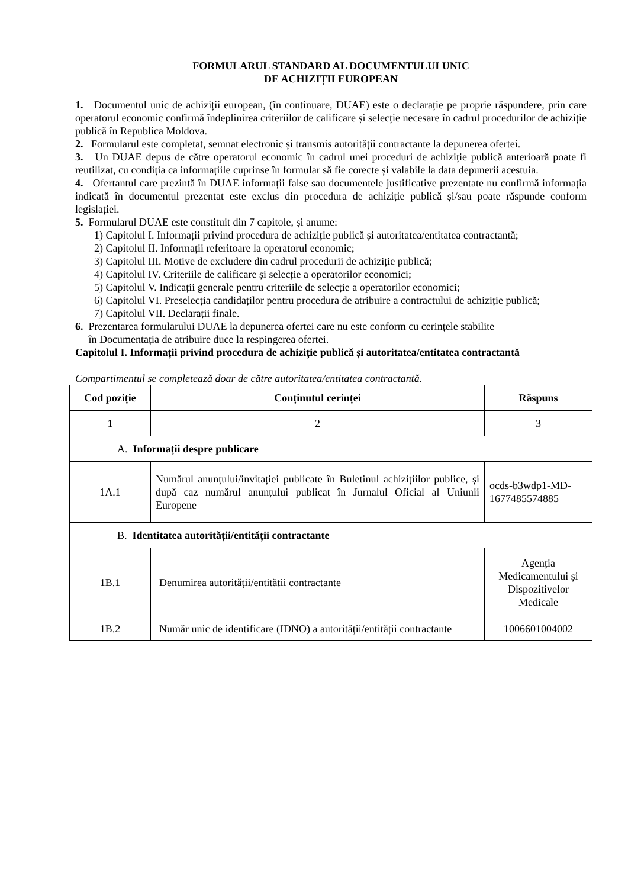FORMULARUL STANDARD AL DOCUMENTULUI UNIC
DE ACHIZIȚII EUROPEAN
1. Documentul unic de achiziții european, (în continuare, DUAE) este o declarație pe proprie răspundere, prin care operatorul economic confirmă îndeplinirea criteriilor de calificare și selecție necesare în cadrul procedurilor de achiziție publică în Republica Moldova.
2. Formularul este completat, semnat electronic și transmis autorității contractante la depunerea ofertei.
3. Un DUAE depus de către operatorul economic în cadrul unei proceduri de achiziție publică anterioară poate fi reutilizat, cu condiția ca informațiile cuprinse în formular să fie corecte și valabile la data depunerii acestuia.
4. Ofertantul care prezintă în DUAE informații false sau documentele justificative prezentate nu confirmă informația indicată în documentul prezentat este exclus din procedura de achiziție publică și/sau poate răspunde conform legislației.
5. Formularul DUAE este constituit din 7 capitole, și anume:
1) Capitolul I. Informații privind procedura de achiziție publică și autoritatea/entitatea contractantă;
2) Capitolul II. Informații referitoare la operatorul economic;
3) Capitolul III. Motive de excludere din cadrul procedurii de achiziție publică;
4) Capitolul IV. Criteriile de calificare și selecție a operatorilor economici;
5) Capitolul V. Indicații generale pentru criteriile de selecție a operatorilor economici;
6) Capitolul VI. Preselecția candidaților pentru procedura de atribuire a contractului de achiziție publică;
7) Capitolul VII. Declarații finale.
6. Prezentarea formularului DUAE la depunerea ofertei care nu este conform cu cerințele stabilite
în Documentația de atribuire duce la respingerea ofertei.
Capitolul I. Informații privind procedura de achiziție publică și autoritatea/entitatea contractantă
Compartimentul se completează doar de către autoritatea/entitatea contractantă.
| Cod poziție | Conținutul cerinței | Răspuns |
| --- | --- | --- |
| 1 | 2 | 3 |
| A. Informații despre publicare | | |
| 1A.1 | Numărul anunțului/invitației publicate în Buletinul achizițiilor publice, și după caz numărul anunțului publicat în Jurnalul Oficial al Uniunii Europene | ocds-b3wdp1-MD-1677485574885 |
| B. Identitatea autorității/entității contractante | | |
| 1B.1 | Denumirea autorității/entității contractante | Agenția Medicamentului și Dispozitivelor Medicale |
| 1B.2 | Număr unic de identificare (IDNO) a autorității/entității contractante | 1006601004002 |